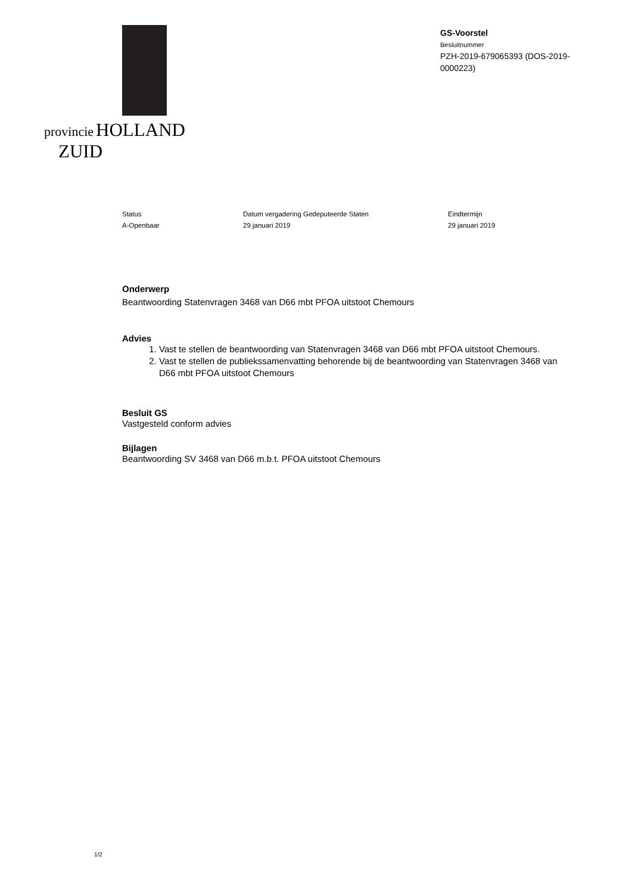provincie HOLLAND
ZUID
GS-Voorstel
Besluitnummer
PZH-2019-679065393 (DOS-2019-0000223)
Status
A-Openbaar
Datum vergadering Gedeputeerde Staten
29 januari 2019
Eindtermijn
29 januari 2019
Onderwerp
Beantwoording Statenvragen 3468 van D66 mbt PFOA uitstoot Chemours
Advies
1. Vast te stellen de beantwoording van Statenvragen 3468 van D66 mbt PFOA uitstoot Chemours.
2. Vast te stellen de publiekssamenvatting behorende bij de beantwoording van Statenvragen 3468 van D66 mbt PFOA uitstoot Chemours
Besluit GS
Vastgesteld conform advies
Bijlagen
Beantwoording SV 3468 van D66 m.b.t. PFOA uitstoot Chemours
1/2